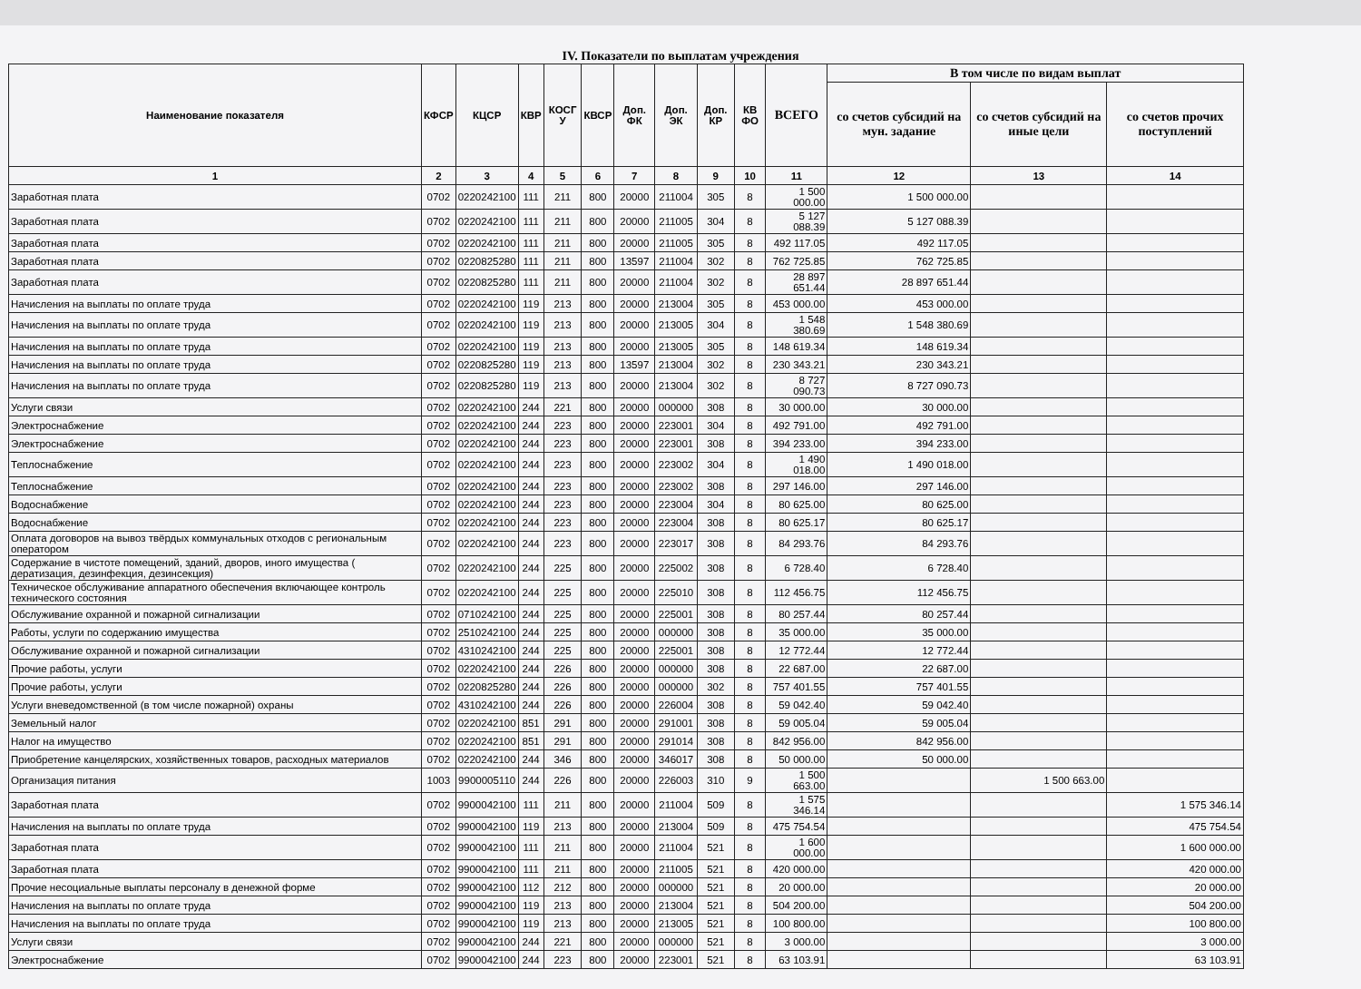IV. Показатели по выплатам учреждения
| Наименование показателя | КФСР | КЦСР | КВР | КОСГ У | КВСР | Доп. ФК | Доп. ЭК | Доп. КР | КВ ФО | ВСЕГО | В том числе по видам выплат | | |
| --- | --- | --- | --- | --- | --- | --- | --- | --- | --- | --- | --- | --- | --- |
| | | | | | | | | | | | со счетов субсидий на мун. задание | со счетов субсидий на иные цели | со счетов прочих поступлений |
| 1 | 2 | 3 | 4 | 5 | 6 | 7 | 8 | 9 | 10 | 11 | 12 | 13 | 14 |
| Заработная плата | 0702 | 0220242100 | 111 | 211 | 800 | 20000 | 211004 | 305 | 8 | 1 500 000.00 | 1 500 000.00 | | |
| Заработная плата | 0702 | 0220242100 | 111 | 211 | 800 | 20000 | 211005 | 304 | 8 | 5 127 088.39 | 5 127 088.39 | | |
| Заработная плата | 0702 | 0220242100 | 111 | 211 | 800 | 20000 | 211005 | 305 | 8 | 492 117.05 | 492 117.05 | | |
| Заработная плата | 0702 | 0220825280 | 111 | 211 | 800 | 13597 | 211004 | 302 | 8 | 762 725.85 | 762 725.85 | | |
| Заработная плата | 0702 | 0220825280 | 111 | 211 | 800 | 20000 | 211004 | 302 | 8 | 28 897 651.44 | 28 897 651.44 | | |
| Начисления на выплаты по оплате труда | 0702 | 0220242100 | 119 | 213 | 800 | 20000 | 213004 | 305 | 8 | 453 000.00 | 453 000.00 | | |
| Начисления на выплаты по оплате труда | 0702 | 0220242100 | 119 | 213 | 800 | 20000 | 213005 | 304 | 8 | 1 548 380.69 | 1 548 380.69 | | |
| Начисления на выплаты по оплате труда | 0702 | 0220242100 | 119 | 213 | 800 | 20000 | 213005 | 305 | 8 | 148 619.34 | 148 619.34 | | |
| Начисления на выплаты по оплате труда | 0702 | 0220825280 | 119 | 213 | 800 | 13597 | 213004 | 302 | 8 | 230 343.21 | 230 343.21 | | |
| Начисления на выплаты по оплате труда | 0702 | 0220825280 | 119 | 213 | 800 | 20000 | 213004 | 302 | 8 | 8 727 090.73 | 8 727 090.73 | | |
| Услуги связи | 0702 | 0220242100 | 244 | 221 | 800 | 20000 | 000000 | 308 | 8 | 30 000.00 | 30 000.00 | | |
| Электроснабжение | 0702 | 0220242100 | 244 | 223 | 800 | 20000 | 223001 | 304 | 8 | 492 791.00 | 492 791.00 | | |
| Электроснабжение | 0702 | 0220242100 | 244 | 223 | 800 | 20000 | 223001 | 308 | 8 | 394 233.00 | 394 233.00 | | |
| Теплоснабжение | 0702 | 0220242100 | 244 | 223 | 800 | 20000 | 223002 | 304 | 8 | 1 490 018.00 | 1 490 018.00 | | |
| Теплоснабжение | 0702 | 0220242100 | 244 | 223 | 800 | 20000 | 223002 | 308 | 8 | 297 146.00 | 297 146.00 | | |
| Водоснабжение | 0702 | 0220242100 | 244 | 223 | 800 | 20000 | 223004 | 304 | 8 | 80 625.00 | 80 625.00 | | |
| Водоснабжение | 0702 | 0220242100 | 244 | 223 | 800 | 20000 | 223004 | 308 | 8 | 80 625.17 | 80 625.17 | | |
| Оплата договоров на вывоз твёрдых коммунальных отходов с региональным оператором | 0702 | 0220242100 | 244 | 223 | 800 | 20000 | 223017 | 308 | 8 | 84 293.76 | 84 293.76 | | |
| Содержание в чистоте помещений, зданий, дворов, иного имущества ( дератизация, дезинфекция, дезинсекция) | 0702 | 0220242100 | 244 | 225 | 800 | 20000 | 225002 | 308 | 8 | 6 728.40 | 6 728.40 | | |
| Техническое обслуживание аппаратного обеспечения включающее контроль технического состояния | 0702 | 0220242100 | 244 | 225 | 800 | 20000 | 225010 | 308 | 8 | 112 456.75 | 112 456.75 | | |
| Обслуживание охранной и пожарной сигнализации | 0702 | 0710242100 | 244 | 225 | 800 | 20000 | 225001 | 308 | 8 | 80 257.44 | 80 257.44 | | |
| Работы, услуги по содержанию имущества | 0702 | 2510242100 | 244 | 225 | 800 | 20000 | 000000 | 308 | 8 | 35 000.00 | 35 000.00 | | |
| Обслуживание охранной и пожарной сигнализации | 0702 | 4310242100 | 244 | 225 | 800 | 20000 | 225001 | 308 | 8 | 12 772.44 | 12 772.44 | | |
| Прочие работы, услуги | 0702 | 0220242100 | 244 | 226 | 800 | 20000 | 000000 | 308 | 8 | 22 687.00 | 22 687.00 | | |
| Прочие работы, услуги | 0702 | 0220825280 | 244 | 226 | 800 | 20000 | 000000 | 302 | 8 | 757 401.55 | 757 401.55 | | |
| Услуги вневедомственной (в том числе пожарной) охраны | 0702 | 4310242100 | 244 | 226 | 800 | 20000 | 226004 | 308 | 8 | 59 042.40 | 59 042.40 | | |
| Земельный налог | 0702 | 0220242100 | 851 | 291 | 800 | 20000 | 291001 | 308 | 8 | 59 005.04 | 59 005.04 | | |
| Налог на имущество | 0702 | 0220242100 | 851 | 291 | 800 | 20000 | 291014 | 308 | 8 | 842 956.00 | 842 956.00 | | |
| Приобретение канцелярских, хозяйственных товаров, расходных материалов | 0702 | 0220242100 | 244 | 346 | 800 | 20000 | 346017 | 308 | 8 | 50 000.00 | 50 000.00 | | |
| Организация питания | 1003 | 9900005110 | 244 | 226 | 800 | 20000 | 226003 | 310 | 9 | 1 500 663.00 | | 1 500 663.00 | |
| Заработная плата | 0702 | 9900042100 | 111 | 211 | 800 | 20000 | 211004 | 509 | 8 | 1 575 346.14 | | | 1 575 346.14 |
| Начисления на выплаты по оплате труда | 0702 | 9900042100 | 119 | 213 | 800 | 20000 | 213004 | 509 | 8 | 475 754.54 | | | 475 754.54 |
| Заработная плата | 0702 | 9900042100 | 111 | 211 | 800 | 20000 | 211004 | 521 | 8 | 1 600 000.00 | | | 1 600 000.00 |
| Заработная плата | 0702 | 9900042100 | 111 | 211 | 800 | 20000 | 211005 | 521 | 8 | 420 000.00 | | | 420 000.00 |
| Прочие несоциальные выплаты персоналу в денежной форме | 0702 | 9900042100 | 112 | 212 | 800 | 20000 | 000000 | 521 | 8 | 20 000.00 | | | 20 000.00 |
| Начисления на выплаты по оплате труда | 0702 | 9900042100 | 119 | 213 | 800 | 20000 | 213004 | 521 | 8 | 504 200.00 | | | 504 200.00 |
| Начисления на выплаты по оплате труда | 0702 | 9900042100 | 119 | 213 | 800 | 20000 | 213005 | 521 | 8 | 100 800.00 | | | 100 800.00 |
| Услуги связи | 0702 | 9900042100 | 244 | 221 | 800 | 20000 | 000000 | 521 | 8 | 3 000.00 | | | 3 000.00 |
| Электроснабжение | 0702 | 9900042100 | 244 | 223 | 800 | 20000 | 223001 | 521 | 8 | 63 103.91 | | | 63 103.91 |